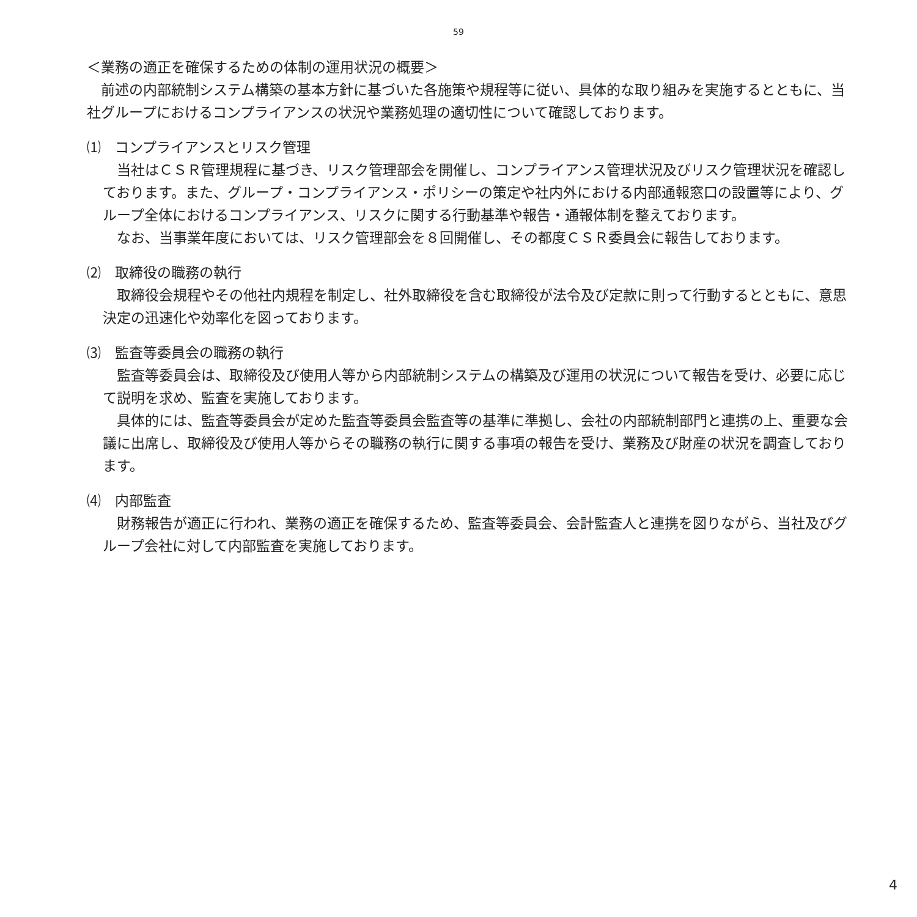59
＜業務の適正を確保するための体制の運用状況の概要＞
前述の内部統制システム構築の基本方針に基づいた各施策や規程等に従い、具体的な取り組みを実施するとともに、当社グループにおけるコンプライアンスの状況や業務処理の適切性について確認しております。
⑴　コンプライアンスとリスク管理
当社はＣＳＲ管理規程に基づき、リスク管理部会を開催し、コンプライアンス管理状況及びリスク管理状況を確認しております。また、グループ・コンプライアンス・ポリシーの策定や社内外における内部通報窓口の設置等により、グループ全体におけるコンプライアンス、リスクに関する行動基準や報告・通報体制を整えております。
なお、当事業年度においては、リスク管理部会を８回開催し、その都度ＣＳＲ委員会に報告しております。
⑵　取締役の職務の執行
取締役会規程やその他社内規程を制定し、社外取締役を含む取締役が法令及び定款に則って行動するとともに、意思決定の迅速化や効率化を図っております。
⑶　監査等委員会の職務の執行
監査等委員会は、取締役及び使用人等から内部統制システムの構築及び運用の状況について報告を受け、必要に応じて説明を求め、監査を実施しております。
具体的には、監査等委員会が定めた監査等委員会監査等の基準に準拠し、会社の内部統制部門と連携の上、重要な会議に出席し、取締役及び使用人等からその職務の執行に関する事項の報告を受け、業務及び財産の状況を調査しております。
⑷　内部監査
財務報告が適正に行われ、業務の適正を確保するため、監査等委員会、会計監査人と連携を図りながら、当社及びグループ会社に対して内部監査を実施しております。
4